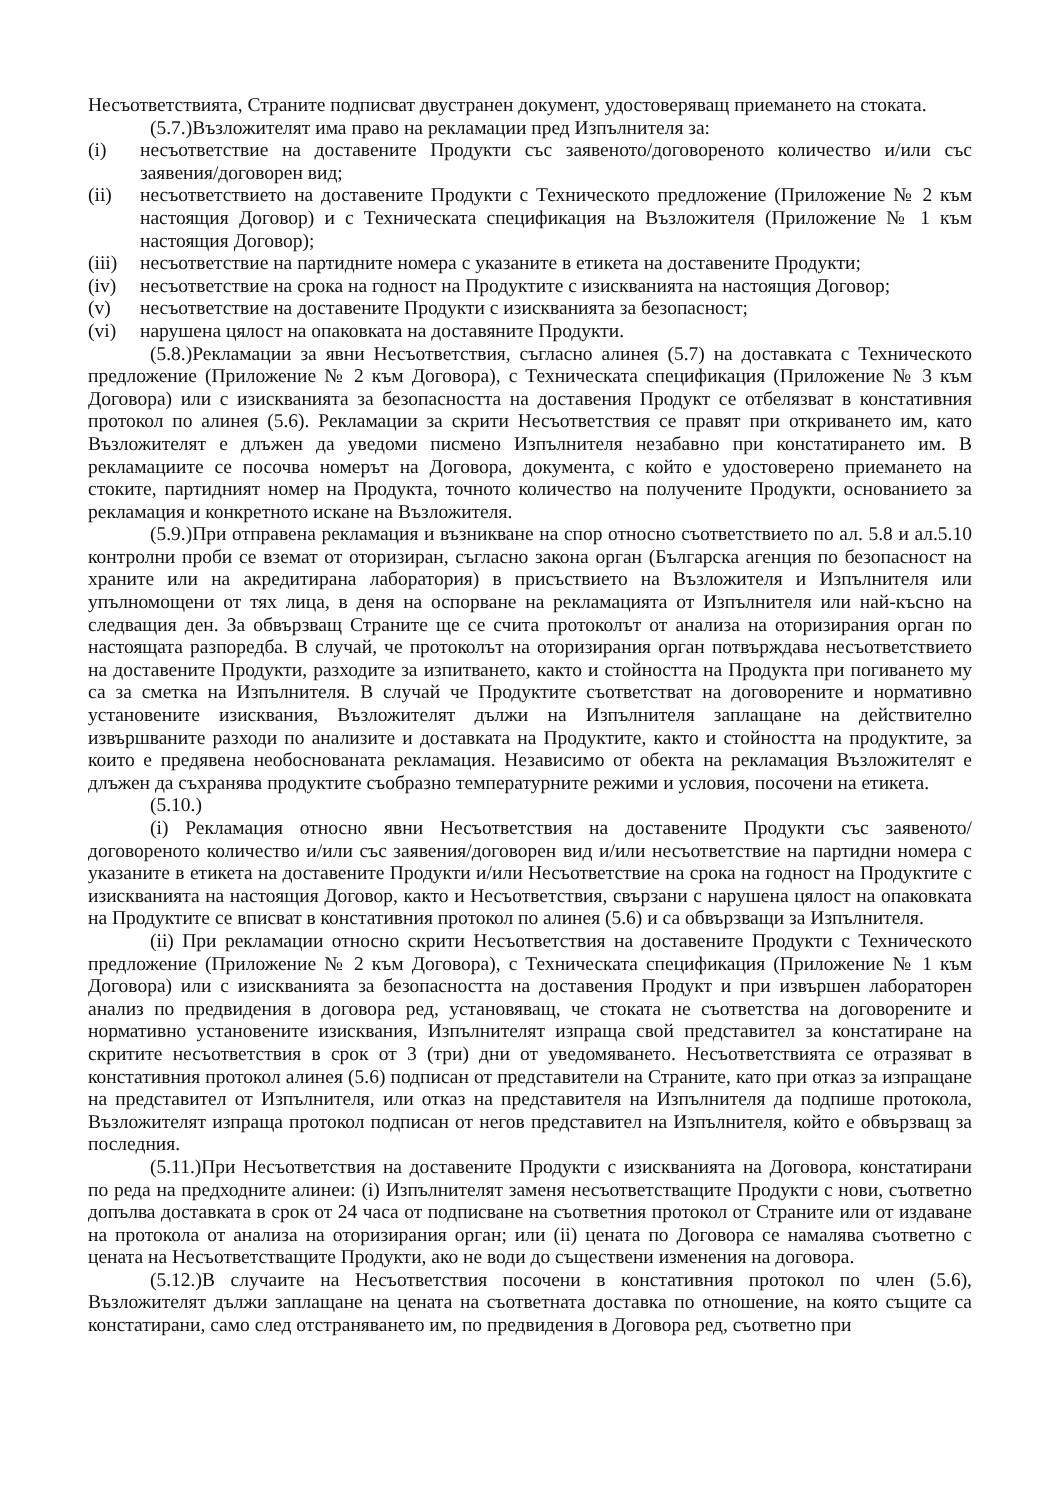Несъответствията, Страните подписват двустранен документ, удостоверяващ приемането на стоката.
(5.7.)Възложителят има право на рекламации пред Изпълнителя за:
(i) несъответствие на доставените Продукти със заявеното/договореното количество и/или със заявения/договорен вид;
(ii) несъответствието на доставените Продукти с Техническото предложение (Приложение № 2 към настоящия Договор) и с Техническата спецификация на Възложителя (Приложение № 1 към настоящия Договор);
(iii) несъответствие на партидните номера с указаните в етикета на доставените Продукти;
(iv) несъответствие на срока на годност на Продуктите с изискванията на настоящия Договор;
(v) несъответствие на доставените Продукти с изискванията за безопасност;
(vi) нарушена цялост на опаковката на доставяните Продукти.
(5.8.)Рекламации за явни Несъответствия, съгласно алинея (5.7) на доставката с Техническото предложение (Приложение № 2 към Договора), с Техническата спецификация (Приложение № 3 към Договора) или с изискванията за безопасността на доставения Продукт се отбелязват в констативния протокол по алинея (5.6). Рекламации за скрити Несъответствия се правят при откриването им, като Възложителят е длъжен да уведоми писмено Изпълнителя незабавно при констатирането им. В рекламациите се посочва номерът на Договора, документа, с който е удостоверено приемането на стоките, партидният номер на Продукта, точното количество на получените Продукти, основанието за рекламация и конкретното искане на Възложителя.
(5.9.)При отправена рекламация и възникване на спор относно съответствието по ал. 5.8 и ал.5.10 контролни проби се вземат от оторизиран, съгласно закона орган (Българска агенция по безопасност на храните или на акредитирана лаборатория) в присъствието на Възложителя и Изпълнителя или упълномощени от тях лица, в деня на оспорване на рекламацията от Изпълнителя или най-късно на следващия ден. За обвързващ Страните ще се счита протоколът от анализа на оторизирания орган по настоящата разпоредба. В случай, че протоколът на оторизирания орган потвърждава несъответствието на доставените Продукти, разходите за изпитването, както и стойността на Продукта при погиването му са за сметка на Изпълнителя. В случай че Продуктите съответстват на договорените и нормативно установените изисквания, Възложителят дължи на Изпълнителя заплащане на действително извършваните разходи по анализите и доставката на Продуктите, както и стойността на продуктите, за които е предявена необоснованата рекламация. Независимо от обекта на рекламация Възложителят е длъжен да съхранява продуктите съобразно температурните режими и условия, посочени на етикета.
(5.10.)
(i) Рекламация относно явни Несъответствия на доставените Продукти със заявеното/договореното количество и/или със заявения/договорен вид и/или несъответствие на партидни номера с указаните в етикета на доставените Продукти и/или Несъответствие на срока на годност на Продуктите с изискванията на настоящия Договор, както и Несъответствия, свързани с нарушена цялост на опаковката на Продуктите се вписват в констативния протокол по алинея (5.6) и са обвързващи за Изпълнителя.
(ii) При рекламации относно скрити Несъответствия на доставените Продукти с Техническото предложение (Приложение № 2 към Договора), с Техническата спецификация (Приложение № 1 към Договора) или с изискванията за безопасността на доставения Продукт и при извършен лабораторен анализ по предвидения в договора ред, установяващ, че стоката не съответства на договорените и нормативно установените изисквания, Изпълнителят изпраща свой представител за констатиране на скритите несъответствия в срок от 3 (три) дни от уведомяването. Несъответствията се отразяват в констативния протокол алинея (5.6) подписан от представители на Страните, като при отказ за изпращане на представител от Изпълнителя, или отказ на представителя на Изпълнителя да подпише протокола, Възложителят изпраща протокол подписан от негов представител на Изпълнителя, който е обвързващ за последния.
(5.11.)При Несъответствия на доставените Продукти с изискванията на Договора, констатирани по реда на предходните алинеи: (i) Изпълнителят заменя несъответстващите Продукти с нови, съответно допълва доставката в срок от 24 часа от подписване на съответния протокол от Страните или от издаване на протокола от анализа на оторизирания орган; или (ii) цената по Договора се намалява съответно с цената на Несъответстващите Продукти, ако не води до съществени изменения на договора.
(5.12.)В случаите на Несъответствия посочени в констативния протокол по член (5.6), Възложителят дължи заплащане на цената на съответната доставка по отношение, на която същите са констатирани, само след отстраняването им, по предвидения в Договора ред, съответно при